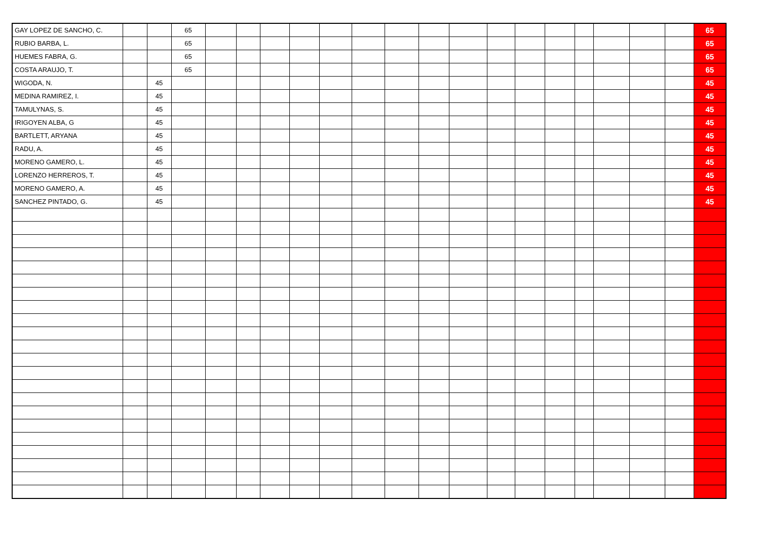| GAY LOPEZ DE SANCHO, C. | | | 65 | | | | | | | | | | | | | | | | | 65 |
| RUBIO BARBA, L. | | | 65 | | | | | | | | | | | | | | | | | 65 |
| HUEMES FABRA, G. | | | 65 | | | | | | | | | | | | | | | | | 65 |
| COSTA ARAUJO, T. | | | 65 | | | | | | | | | | | | | | | | | 65 |
| WIGODA, N. | | 45 | | | | | | | | | | | | | | | | | | 45 |
| MEDINA RAMIREZ, I. | | 45 | | | | | | | | | | | | | | | | | | 45 |
| TAMULYNAS, S. | | 45 | | | | | | | | | | | | | | | | | | 45 |
| IRIGOYEN ALBA, G | | 45 | | | | | | | | | | | | | | | | | | 45 |
| BARTLETT, ARYANA | | 45 | | | | | | | | | | | | | | | | | | 45 |
| RADU, A. | | 45 | | | | | | | | | | | | | | | | | | 45 |
| MORENO GAMERO, L. | | 45 | | | | | | | | | | | | | | | | | | 45 |
| LORENZO HERREROS, T. | | 45 | | | | | | | | | | | | | | | | | | 45 |
| MORENO GAMERO, A. | | 45 | | | | | | | | | | | | | | | | | | 45 |
| SANCHEZ PINTADO, G. | | 45 | | | | | | | | | | | | | | | | | | 45 |